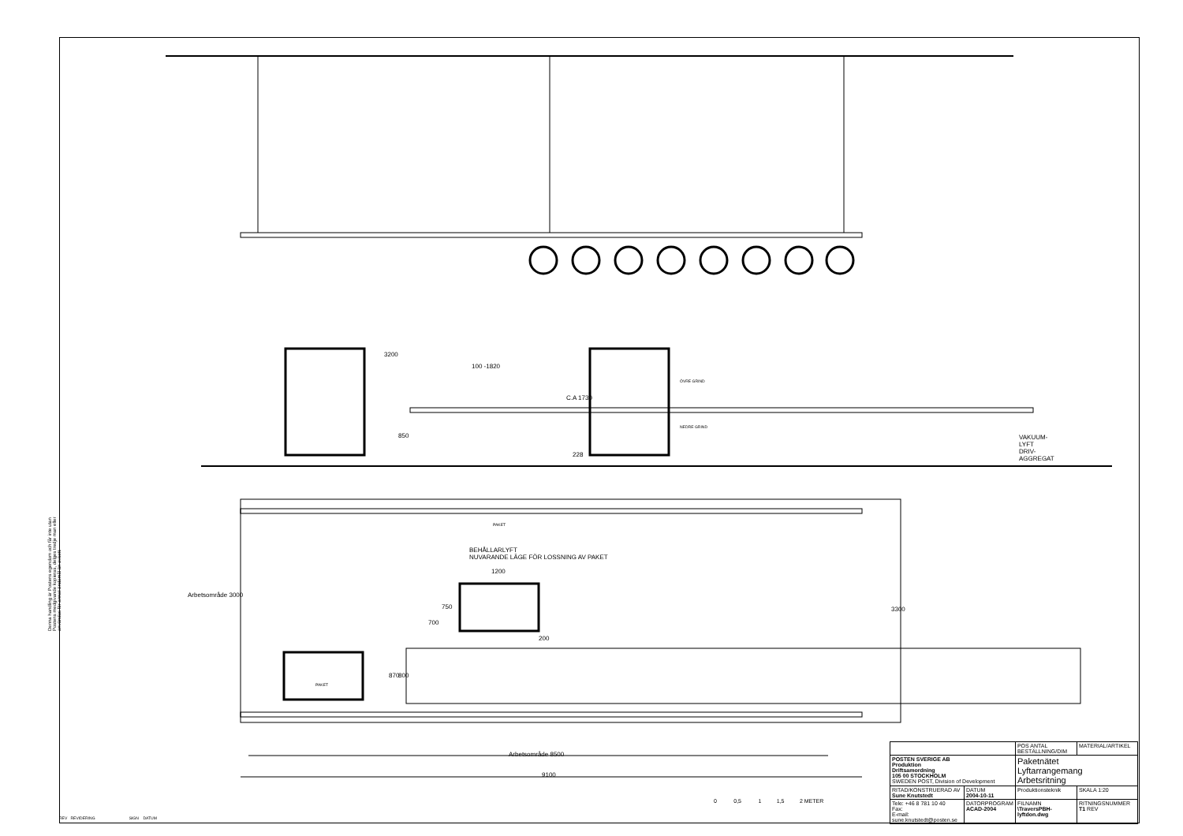Denna handling är Postens egendom och får inte utan Postens medgivande kopieras, delges tredje man eller användas för annat ändamål än avsett.
3200
100 -1820
C.A 1730
850
228
ÖVRE GRIND
NEDRE GRIND
VAKUUM-
LYFT
DRIV-
AGGREGAT
BEHÅLLARLYFT
NUVARANDE LÄGE FÖR LOSSNING AV PAKET
1200
700
750
200
870 800
3300
Arbetsområde 3000
PAKET
PAKET
Arbetsområde 8500
9100
0 0,5 1 1,5 2 METER
| | | POS ANTAL BESTÄLLNING/DIM | MATERIAL/ARTIKEL |
| POSTEN SVERIGE AB Produktion Driftsamordning 105 00 STOCKHOLM SWEDEN POST, Division of Development | | Paketnätet Lyftarrangemang Arbetsritning | |
| RITAD/KONSTRUERAD AV Sune Knutstedt | DATUM 2004-10-11 | Produktionsteknik | SKALA 1:20 |
| Tele: +46 8 781 10 40 Fax: E-mail: sune.knutstedt@posten.se | DATORPROGRAM ACAD-2004 | FILNAMN \TraversPBH-lyftdon.dwg | RITNINGSNUMMER T1 REV |
REV REVIDERING SIGN DATUM